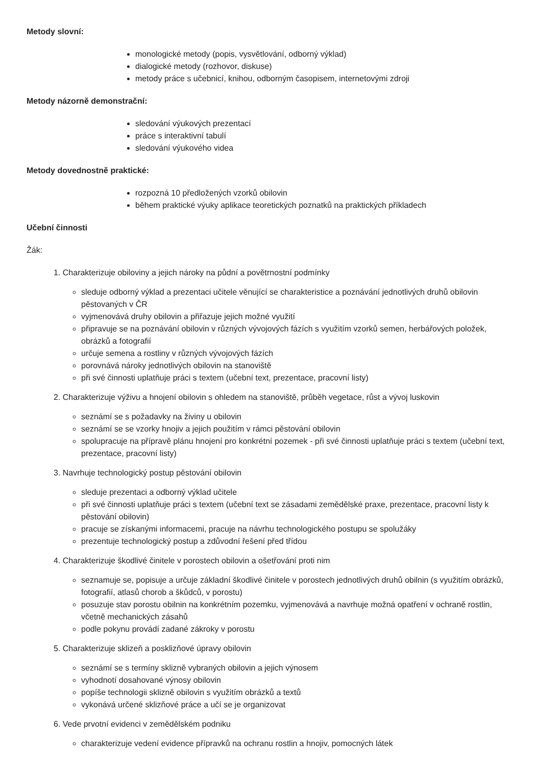Metody slovní:
monologické metody (popis, vysvětlování, odborný výklad)
dialogické metody (rozhovor, diskuse)
metody práce s učebnicí, knihou, odborným časopisem, internetovými zdroji
Metody názorně demonstrační:
sledování výukových prezentací
práce s interaktivní tabulí
sledování výukového videa
Metody dovednostně praktické:
rozpozná 10 předložených vzorků obilovin
během praktické výuky aplikace teoretických poznatků na praktických příkladech
Učební činnosti
Žák:
1. Charakterizuje obiloviny a jejich nároky na půdní a povětrnostní podmínky
sleduje odborný výklad a prezentaci učitele věnující se charakteristice a poznávání jednotlivých druhů obilovin pěstovaných v ČR
vyjmenovává druhy obilovin a přiřazuje jejich možné využití
připravuje se na poznávání obilovin v různých vývojových fázích s využitím vzorků semen, herbářových položek, obrázků a fotografií
určuje semena a rostliny v různých vývojových fázích
porovnává nároky jednotlivých obilovin na stanoviště
při své činnosti uplatňuje práci s textem (učební text, prezentace, pracovní listy)
2. Charakterizuje výživu a hnojení obilovin s ohledem na stanoviště, průběh vegetace, růst a vývoj luskovin
seznámí se s požadavky na živiny u obilovin
seznámí se se vzorky hnojiv a jejich použitím v rámci pěstování obilovin
spolupracuje na přípravě plánu hnojení pro konkrétní pozemek - při své činnosti uplatňuje práci s textem (učební text, prezentace, pracovní listy)
3. Navrhuje technologický postup pěstování obilovin
sleduje prezentaci a odborný výklad učitele
při své činnosti uplatňuje práci s textem (učební text se zásadami zemědělské praxe, prezentace, pracovní listy k pěstování obilovin)
pracuje se získanými informacemi, pracuje na návrhu technologického postupu se spolužáky
prezentuje technologický postup a zdůvodní řešení před třídou
4. Charakterizuje škodlivé činitele v porostech obilovin a ošetřování proti nim
seznamuje se, popisuje a určuje základní škodlivé činitele v porostech jednotlivých druhů obilnin (s využitím obrázků, fotografií, atlasů chorob a škůdců, v porostu)
posuzuje stav porostu obilnin na konkrétním pozemku, vyjmenovává a navrhuje možná opatření v ochraně rostlin, včetně mechanických zásahů
podle pokynu provádí zadané zákroky v porostu
5. Charakterizuje sklizeň a posklizňové úpravy obilovin
seznámí se s termíny sklizně vybraných obilovin a jejich výnosem
vyhodnotí dosahované výnosy obilovin
popíše technologii sklizně obilovin s využitím obrázků a textů
vykonává určené sklizňové práce a učí se je organizovat
6. Vede prvotní evidenci v zemědělském podniku
charakterizuje vedení evidence přípravků na ochranu rostlin a hnojiv, pomocných látek